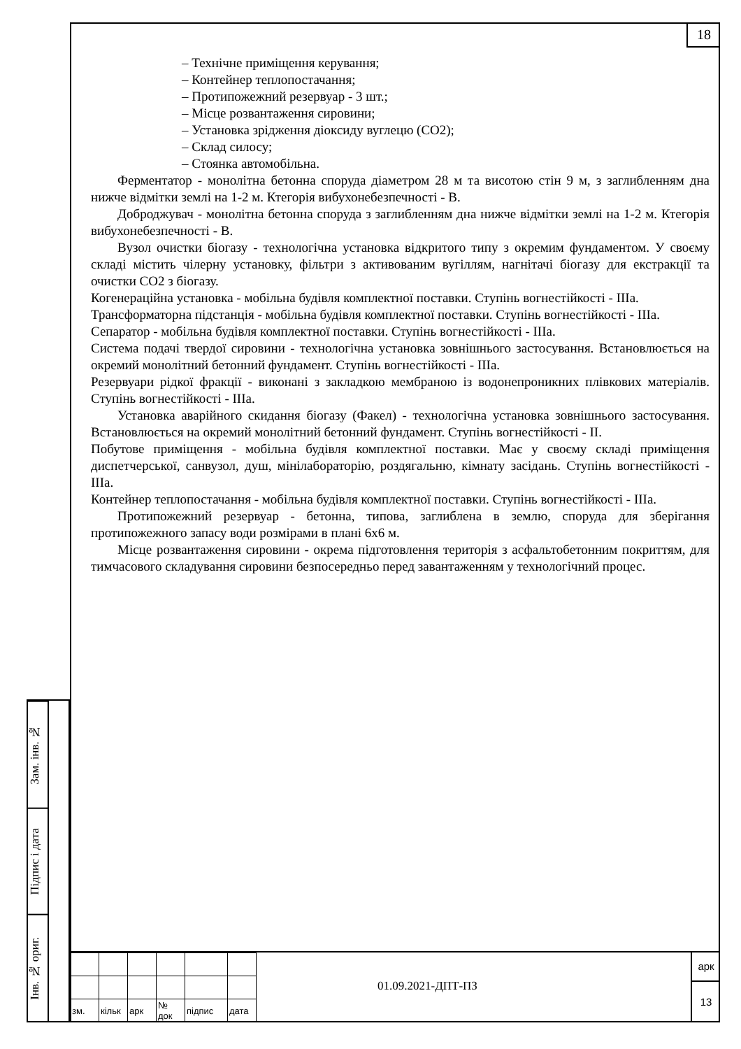18
Зам. інв. №
Підпис і дата
Інв. № ориг.
– Технічне приміщення керування;
– Контейнер теплопостачання;
– Протипожежний резервуар - 3 шт.;
– Місце розвантаження сировини;
– Установка зрідження діоксиду вуглецю (СО2);
– Склад силосу;
– Стоянка автомобільна.
Ферментатор - монолітна бетонна споруда діаметром 28 м та висотою стін 9 м, з заглибленням дна нижче відмітки землі на 1-2 м. Ктегорія вибухонебезпечності - В.
Доброджувач - монолітна бетонна споруда з заглибленням дна нижче відмітки землі на 1-2 м. Ктегорія вибухонебезпечності - В.
Вузол очистки біогазу - технологічна установка відкритого типу з окремим фундаментом. У своєму складі містить чілерну установку, фільтри з активованим вугіллям, нагнітачі біогазу для екстракції та очистки СО2 з біогазу.
Когенераційна установка - мобільна будівля комплектної поставки. Ступінь вогнестійкості - ІІІа.
Трансформаторна підстанція - мобільна будівля комплектної поставки. Ступінь вогнестійкості - ІІІа.
Сепаратор - мобільна будівля комплектної поставки. Ступінь вогнестійкості - ІІІа.
Система подачі твердої сировини - технологічна установка зовнішнього застосування. Встановлюється на окремий монолітний бетонний фундамент. Ступінь вогнестійкості - ІІІа.
Резервуари рідкої фракції - виконані з закладкою мембраною із водонепроникних плівкових матеріалів. Ступінь вогнестійкості - ІІІа.
Установка аварійного скидання біогазу (Факел) - технологічна установка зовнішнього застосування. Встановлюється на окремий монолітний бетонний фундамент. Ступінь вогнестійкості - ІІ.
Побутове приміщення - мобільна будівля комплектної поставки. Має у своєму складі приміщення диспетчерської, санвузол, душ, мінілабораторію, роздягальню, кімнату засідань. Ступінь вогнестійкості - ІІІа.
Контейнер теплопостачання - мобільна будівля комплектної поставки. Ступінь вогнестійкості - ІІІа.
Протипожежний резервуар - бетонна, типова, заглиблена в землю, споруда для зберігання протипожежного запасу води розмірами в плані 6х6 м.
Місце розвантаження сировини - окрема підготовлення територія з асфальтобетонним покриттям, для тимчасового складування сировини безпосередньо перед завантаженням у технологічний процес.
| зм. | кільк | арк | № док | підпис | дата |
01.09.2021-ДПТ-ПЗ
арк
13